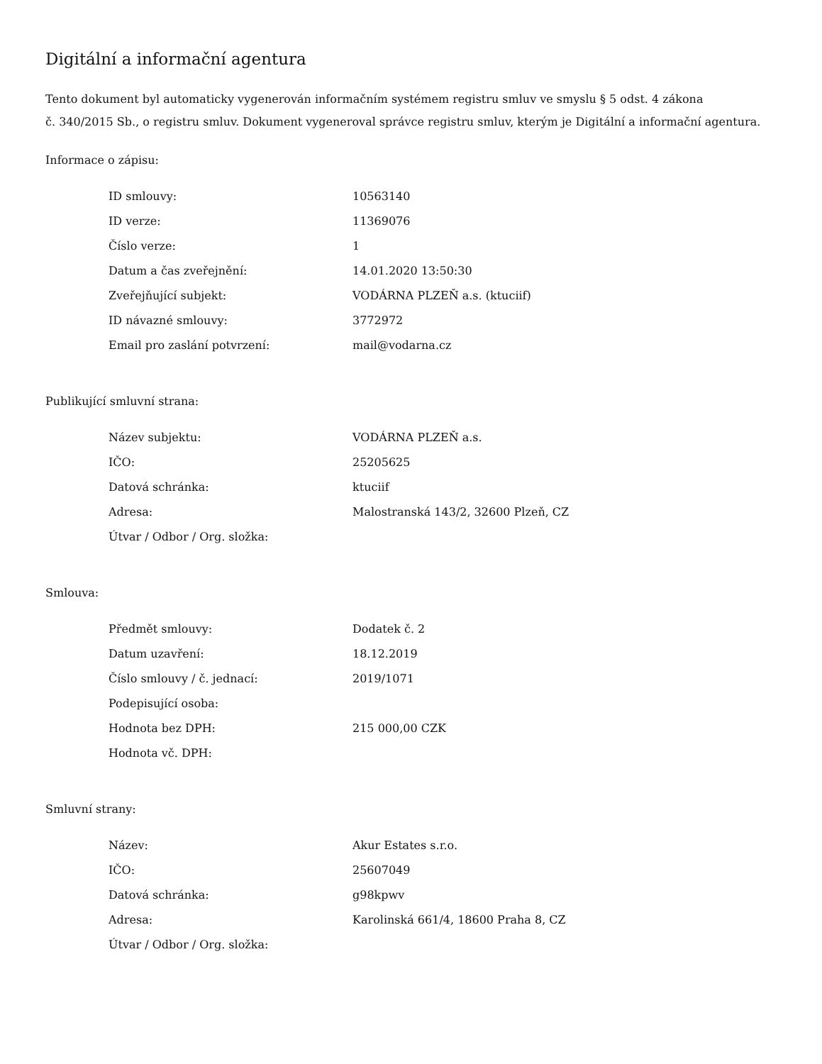Digitální a informační agentura
Tento dokument byl automaticky vygenerován informačním systémem registru smluv ve smyslu § 5 odst. 4 zákona
č. 340/2015 Sb., o registru smluv. Dokument vygeneroval správce registru smluv, kterým je Digitální a informační agentura.
Informace o zápisu:
| ID smlouvy: | 10563140 |
| ID verze: | 11369076 |
| Číslo verze: | 1 |
| Datum a čas zveřejnění: | 14.01.2020 13:50:30 |
| Zveřejňující subjekt: | VODÁRNA PLZEŇ a.s. (ktuciif) |
| ID návazné smlouvy: | 3772972 |
| Email pro zaslání potvrzení: | mail@vodarna.cz |
Publikující smluvní strana:
| Název subjektu: | VODÁRNA PLZEŇ a.s. |
| IČO: | 25205625 |
| Datová schránka: | ktuciif |
| Adresa: | Malostranská 143/2, 32600 Plzeň, CZ |
| Útvar / Odbor / Org. složka: | |
Smlouva:
| Předmět smlouvy: | Dodatek č. 2 |
| Datum uzavření: | 18.12.2019 |
| Číslo smlouvy / č. jednací: | 2019/1071 |
| Podepisující osoba: | |
| Hodnota bez DPH: | 215 000,00 CZK |
| Hodnota vč. DPH: | |
Smluvní strany:
| Název: | Akur Estates s.r.o. |
| IČO: | 25607049 |
| Datová schránka: | g98kpwv |
| Adresa: | Karolinská 661/4, 18600 Praha 8, CZ |
| Útvar / Odbor / Org. složka: | |